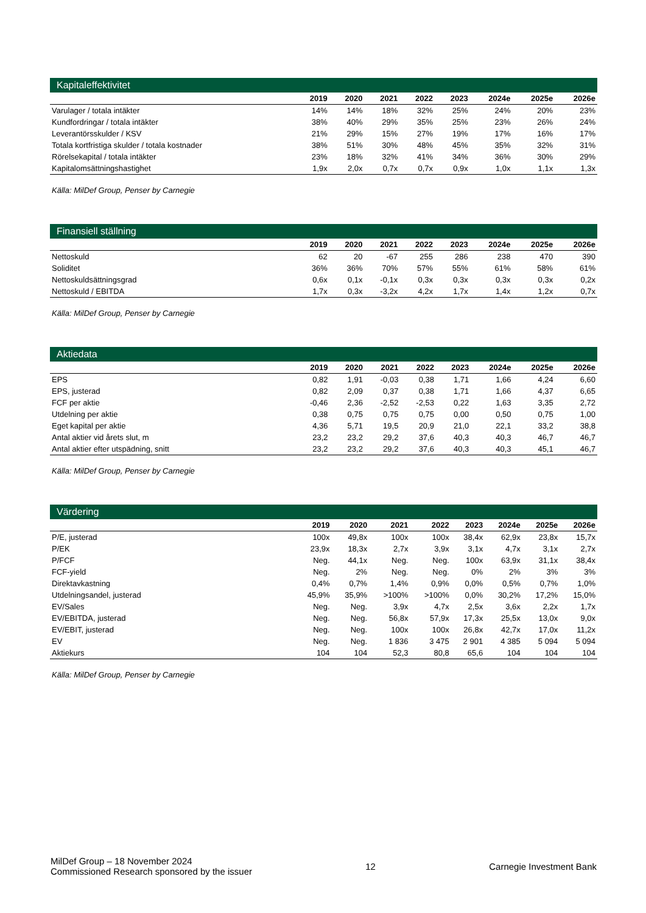Kapitaleffektivitet
| | 2019 | 2020 | 2021 | 2022 | 2023 | 2024e | 2025e | 2026e |
| --- | --- | --- | --- | --- | --- | --- | --- | --- |
| Varulager / totala intäkter | 14% | 14% | 18% | 32% | 25% | 24% | 20% | 23% |
| Kundfordringar / totala intäkter | 38% | 40% | 29% | 35% | 25% | 23% | 26% | 24% |
| Leverantörsskulder / KSV | 21% | 29% | 15% | 27% | 19% | 17% | 16% | 17% |
| Totala kortfristiga skulder / totala kostnader | 38% | 51% | 30% | 48% | 45% | 35% | 32% | 31% |
| Rörelsekapital / totala intäkter | 23% | 18% | 32% | 41% | 34% | 36% | 30% | 29% |
| Kapitalomsättningshastighet | 1,9x | 2,0x | 0,7x | 0,7x | 0,9x | 1,0x | 1,1x | 1,3x |
Källa: MilDef Group, Penser by Carnegie
Finansiell ställning
| | 2019 | 2020 | 2021 | 2022 | 2023 | 2024e | 2025e | 2026e |
| --- | --- | --- | --- | --- | --- | --- | --- | --- |
| Nettoskuld | 62 | 20 | -67 | 255 | 286 | 238 | 470 | 390 |
| Soliditet | 36% | 36% | 70% | 57% | 55% | 61% | 58% | 61% |
| Nettoskuldsättningsgrad | 0,6x | 0,1x | -0,1x | 0,3x | 0,3x | 0,3x | 0,3x | 0,2x |
| Nettoskuld / EBITDA | 1,7x | 0,3x | -3,2x | 4,2x | 1,7x | 1,4x | 1,2x | 0,7x |
Källa: MilDef Group, Penser by Carnegie
Aktiedata
| | 2019 | 2020 | 2021 | 2022 | 2023 | 2024e | 2025e | 2026e |
| --- | --- | --- | --- | --- | --- | --- | --- | --- |
| EPS | 0,82 | 1,91 | -0,03 | 0,38 | 1,71 | 1,66 | 4,24 | 6,60 |
| EPS, justerad | 0,82 | 2,09 | 0,37 | 0,38 | 1,71 | 1,66 | 4,37 | 6,65 |
| FCF per aktie | -0,46 | 2,36 | -2,52 | -2,53 | 0,22 | 1,63 | 3,35 | 2,72 |
| Utdelning per aktie | 0,38 | 0,75 | 0,75 | 0,75 | 0,00 | 0,50 | 0,75 | 1,00 |
| Eget kapital per aktie | 4,36 | 5,71 | 19,5 | 20,9 | 21,0 | 22,1 | 33,2 | 38,8 |
| Antal aktier vid årets slut, m | 23,2 | 23,2 | 29,2 | 37,6 | 40,3 | 40,3 | 46,7 | 46,7 |
| Antal aktier efter utspädning, snitt | 23,2 | 23,2 | 29,2 | 37,6 | 40,3 | 40,3 | 45,1 | 46,7 |
Källa: MilDef Group, Penser by Carnegie
Värdering
| | 2019 | 2020 | 2021 | 2022 | 2023 | 2024e | 2025e | 2026e |
| --- | --- | --- | --- | --- | --- | --- | --- | --- |
| P/E, justerad | 100x | 49,8x | 100x | 100x | 38,4x | 62,9x | 23,8x | 15,7x |
| P/EK | 23,9x | 18,3x | 2,7x | 3,9x | 3,1x | 4,7x | 3,1x | 2,7x |
| P/FCF | Neg. | 44,1x | Neg. | Neg. | 100x | 63,9x | 31,1x | 38,4x |
| FCF-yield | Neg. | 2% | Neg. | Neg. | 0% | 2% | 3% | 3% |
| Direktavkastning | 0,4% | 0,7% | 1,4% | 0,9% | 0,0% | 0,5% | 0,7% | 1,0% |
| Utdelningsandel, justerad | 45,9% | 35,9% | >100% | >100% | 0,0% | 30,2% | 17,2% | 15,0% |
| EV/Sales | Neg. | Neg. | 3,9x | 4,7x | 2,5x | 3,6x | 2,2x | 1,7x |
| EV/EBITDA, justerad | Neg. | Neg. | 56,8x | 57,9x | 17,3x | 25,5x | 13,0x | 9,0x |
| EV/EBIT, justerad | Neg. | Neg. | 100x | 100x | 26,8x | 42,7x | 17,0x | 11,2x |
| EV | Neg. | Neg. | 1 836 | 3 475 | 2 901 | 4 385 | 5 094 | 5 094 |
| Aktiekurs | 104 | 104 | 52,3 | 80,8 | 65,6 | 104 | 104 | 104 |
Källa: MilDef Group, Penser by Carnegie
MilDef Group – 18 November 2024
Commissioned Research sponsored by the issuer
12 Carnegie Investment Bank